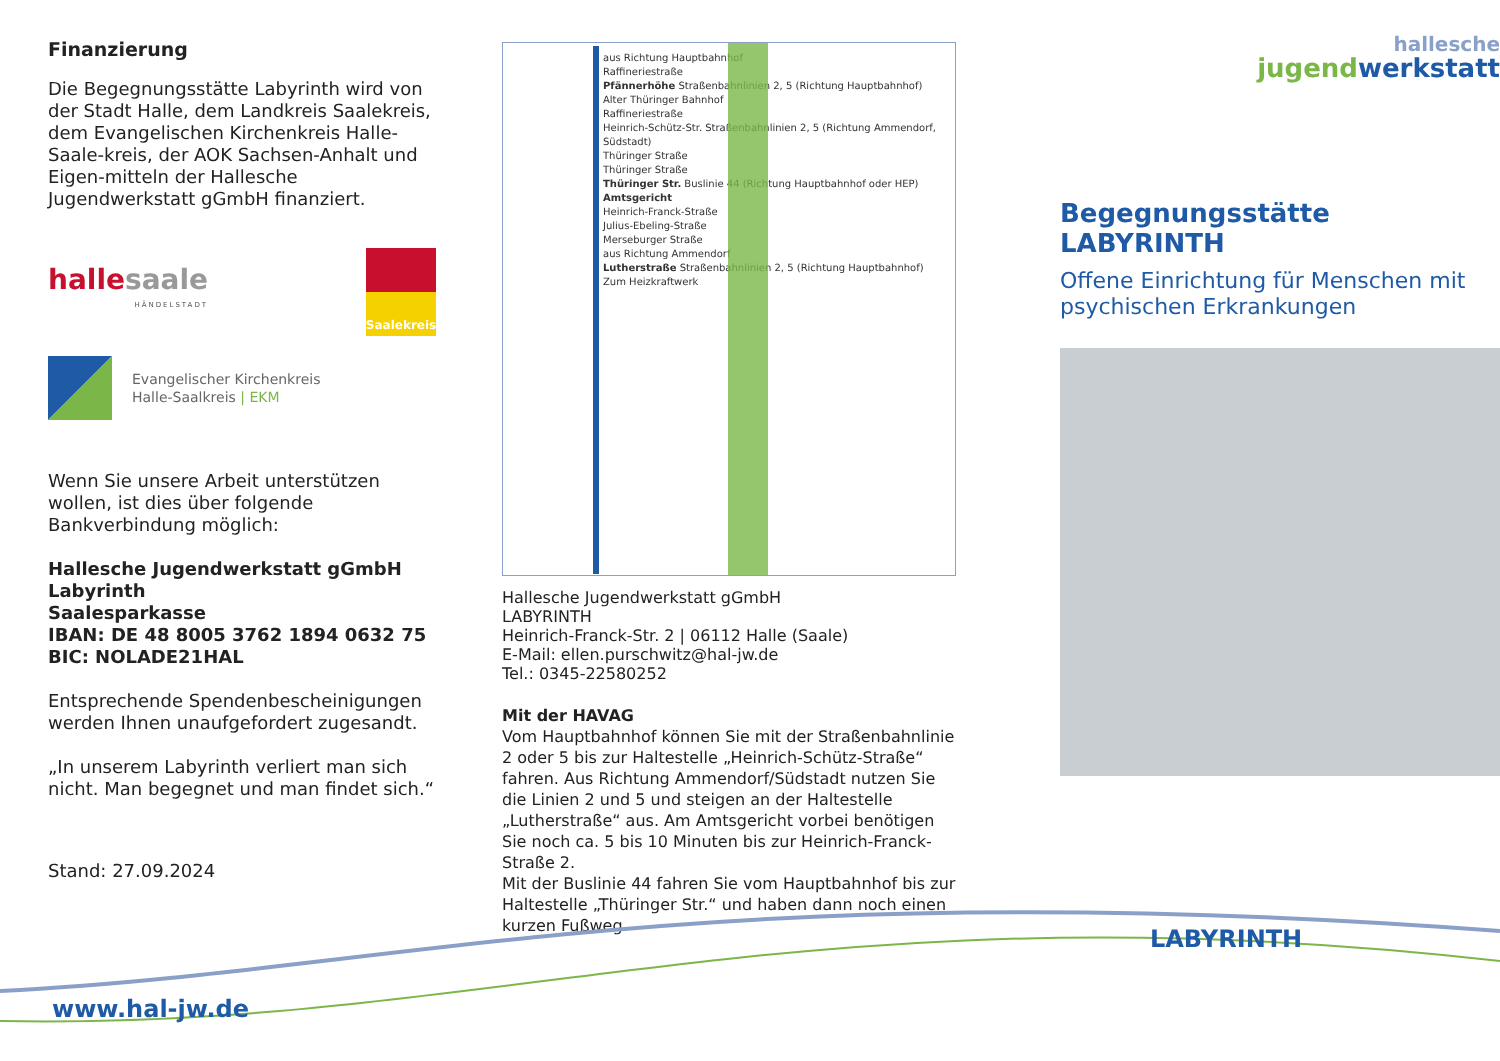Finanzierung
Die Begegnungsstätte Labyrinth wird von der Stadt Halle, dem Landkreis Saalekreis, dem Evangelischen Kirchenkreis Halle-Saale-kreis, der AOK Sachsen-Anhalt und Eigen-mitteln der Hallesche Jugendwerkstatt gGmbH finanziert.
halle saale
HÄNDELSTADT
Saalekreis
Evangelischer Kirchenkreis
Halle-Saalkreis | EKM
Wenn Sie unsere Arbeit unterstützen wollen, ist dies über folgende Bankverbindung möglich:
Hallesche Jugendwerkstatt gGmbH
Labyrinth
Saalesparkasse
IBAN: DE 48 8005 3762 1894 0632 75
BIC: NOLADE21HAL
Entsprechende Spendenbescheinigungen werden Ihnen unaufgefordert zugesandt.
„In unserem Labyrinth verliert man sich nicht. Man begegnet und man findet sich.“
Stand: 27.09.2024
aus Richtung Hauptbahnhof
Raffineriestraße
Pfännerhöhe Straßenbahnlinien 2, 5 (Richtung Hauptbahnhof)
Alter Thüringer Bahnhof
Raffineriestraße
Heinrich-Schütz-Str. Straßenbahnlinien 2, 5 (Richtung Ammendorf, Südstadt)
Thüringer Straße
Thüringer Straße
Thüringer Str. Buslinie 44 (Richtung Hauptbahnhof oder HEP)
Amtsgericht
Heinrich-Franck-Straße
Julius-Ebeling-Straße
Merseburger Straße
aus Richtung Ammendorf
Lutherstraße Straßenbahnlinien 2, 5 (Richtung Hauptbahnhof)
Zum Heizkraftwerk
Hallesche Jugendwerkstatt gGmbH
LABYRINTH
Heinrich-Franck-Str. 2 | 06112 Halle (Saale)
E-Mail: ellen.purschwitz@hal-jw.de
Tel.: 0345-22580252
Mit der HAVAG
Vom Hauptbahnhof können Sie mit der Straßenbahnlinie 2 oder 5 bis zur Haltestelle „Heinrich-Schütz-Straße“ fahren. Aus Richtung Ammendorf/Südstadt nutzen Sie die Linien 2 und 5 und steigen an der Haltestelle „Lutherstraße“ aus. Am Amtsgericht vorbei benötigen Sie noch ca. 5 bis 10 Minuten bis zur Heinrich-Franck-Straße 2.
Mit der Buslinie 44 fahren Sie vom Hauptbahnhof bis zur Haltestelle „Thüringer Str.“ und haben dann noch einen kurzen Fußweg.
hallesche
jugendwerkstatt
Begegnungsstätte LABYRINTH
Offene Einrichtung für Menschen mit psychischen Erkrankungen
www.hal-jw.de
LABYRINTH